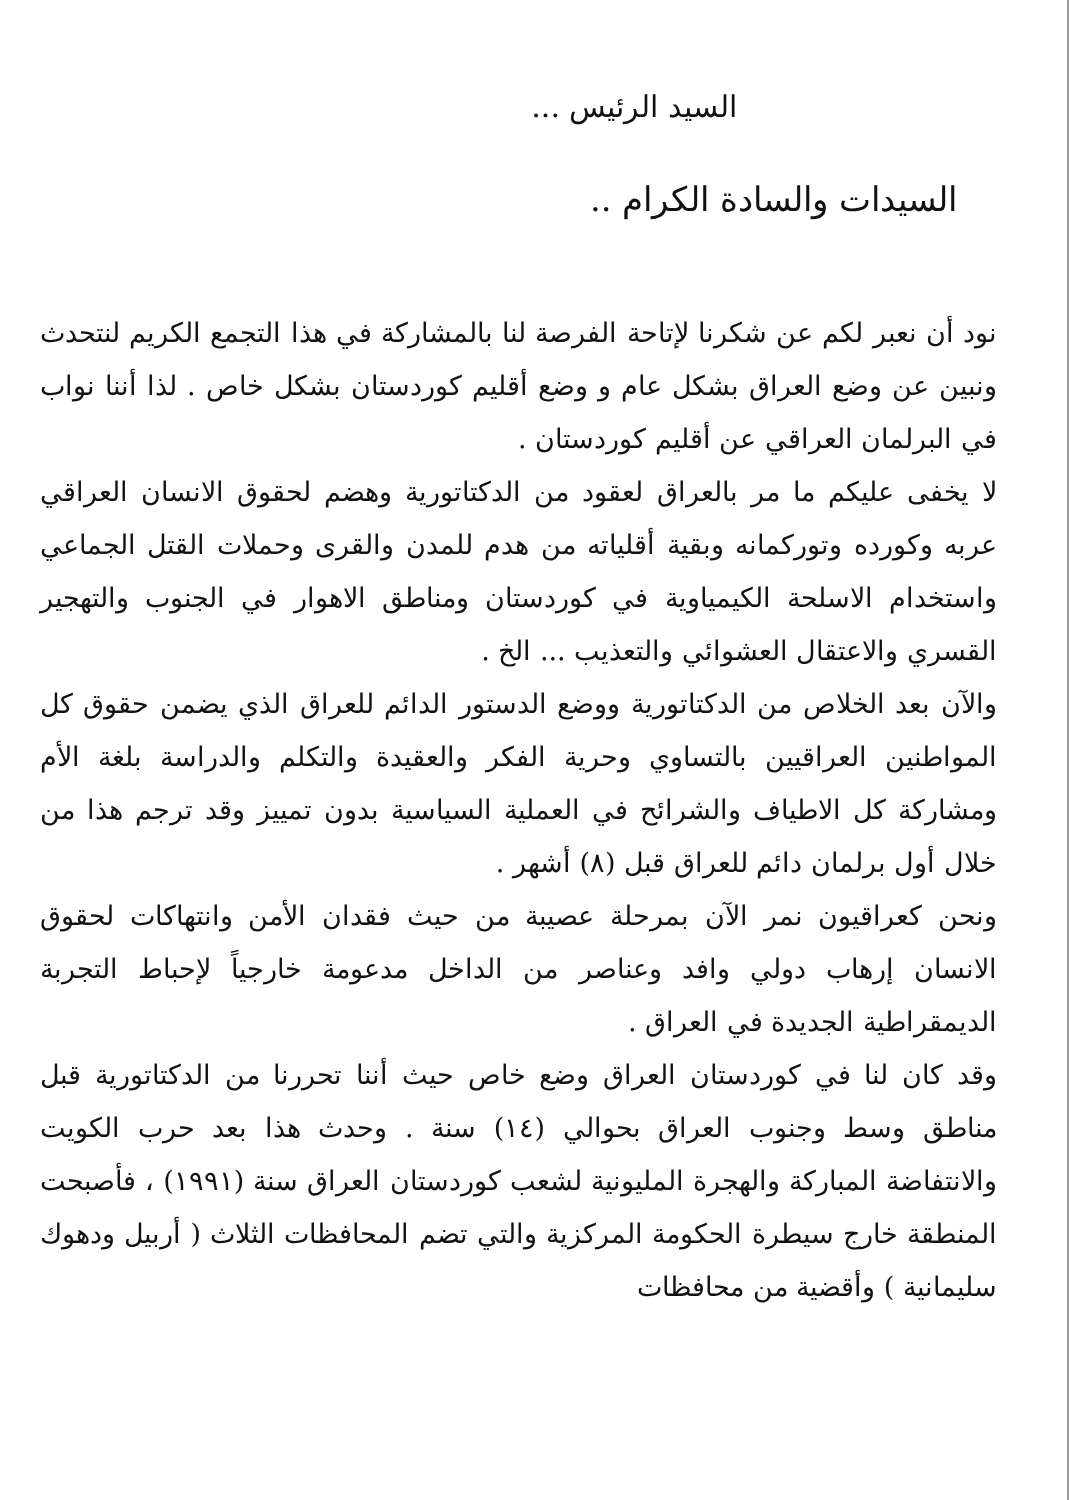السيد الرئيس ...
السيدات والسادة الكرام ..
نود أن نعبر لكم عن شكرنا لإتاحة الفرصة لنا بالمشاركة في هذا التجمع الكريم لنتحدث ونبين عن وضع العراق بشكل عام و وضع أقليم كوردستان بشكل خاص . لذا أننا نواب في البرلمان العراقي عن أقليم كوردستان .
لا يخفى عليكم ما مر بالعراق لعقود من الدكتاتورية وهضم لحقوق الانسان العراقي عربه وكورده وتوركمانه وبقية أقلياته من هدم للمدن والقرى وحملات القتل الجماعي واستخدام الاسلحة الكيمياوية في كوردستان ومناطق الاهوار في الجنوب والتهجير القسري والاعتقال العشوائي والتعذيب ... الخ .
والآن بعد الخلاص من الدكتاتورية ووضع الدستور الدائم للعراق الذي يضمن حقوق كل المواطنين العراقيين بالتساوي وحرية الفكر والعقيدة والتكلم والدراسة بلغة الأم ومشاركة كل الاطياف والشرائح في العملية السياسية بدون تمييز وقد ترجم هذا من خلال أول برلمان دائم للعراق قبل (٨) أشهر .
ونحن كعراقيون نمر الآن بمرحلة عصيبة من حيث فقدان الأمن وانتهاكات لحقوق الانسان إرهاب دولي وافد وعناصر من الداخل مدعومة خارجياً لإحباط التجربة الديمقراطية الجديدة في العراق .
وقد كان لنا في كوردستان العراق وضع خاص حيث أننا تحررنا من الدكتاتورية قبل مناطق وسط وجنوب العراق بحوالي (١٤) سنة . وحدث هذا بعد حرب الكويت والانتفاضة المباركة والهجرة المليونية لشعب كوردستان العراق سنة (١٩٩١) ، فأصبحت المنطقة خارج سيطرة الحكومة المركزية والتي تضم المحافظات الثلاث ( أربيل ودهوك سليمانية ) وأقضية من محافظات